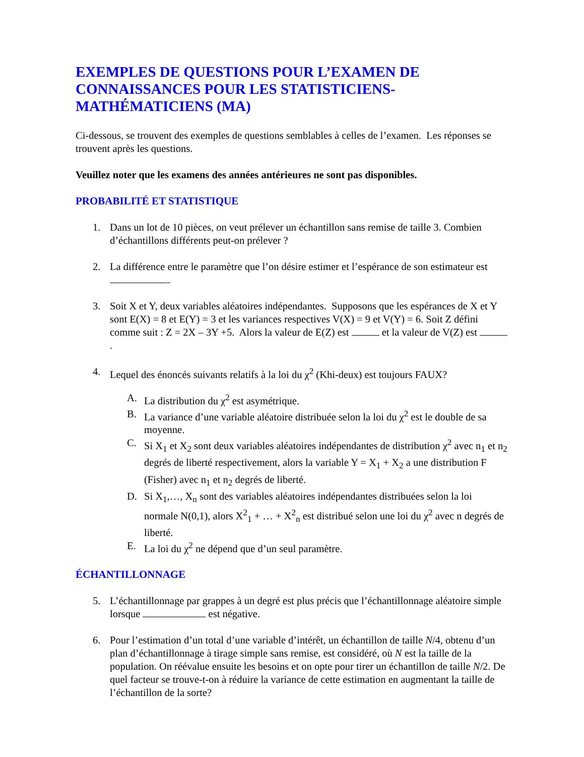EXEMPLES DE QUESTIONS POUR L’EXAMEN DE CONNAISSANCES POUR LES STATISTICIENS-MATHÉMATICIENS (MA)
Ci-dessous, se trouvent des exemples de questions semblables à celles de l’examen. Les réponses se trouvent après les questions.
Veuillez noter que les examens des années antérieures ne sont pas disponibles.
PROBABILITÉ ET STATISTIQUE
1. Dans un lot de 10 pièces, on veut prélever un échantillon sans remise de taille 3. Combien d’échantillons différents peut-on prélever ?
2. La différence entre le paramètre que l’on désire estimer et l’espérance de son estimateur est .
3. Soit X et Y, deux variables aléatoires indépendantes. Supposons que les espérances de X et Y sont E(X) = 8 et E(Y) = 3 et les variances respectives V(X) = 9 et V(Y) = 6. Soit Z défini comme suit : Z = 2X – 3Y +5. Alors la valeur de E(Z) est et la valeur de V(Z) est .
4. Lequel des énoncés suivants relatifs à la loi du χ<sup>2</sup> (Khi-deux) est toujours FAUX?
A. La distribution du χ<sup>2</sup> est asymétrique.
B. La variance d’une variable aléatoire distribuée selon la loi du χ<sup>2</sup> est le double de sa moyenne.
C. Si X<sub>1</sub> et X<sub>2</sub> sont deux variables aléatoires indépendantes de distribution χ<sup>2</sup> avec n<sub>1</sub> et n<sub>2</sub> degrés de liberté respectivement, alors la variable Y = X<sub>1</sub> + X<sub>2</sub> a une distribution F (Fisher) avec n<sub>1</sub> et n<sub>2</sub> degrés de liberté.
D. Si X<sub>1</sub>,…, X<sub>n</sub> sont des variables aléatoires indépendantes distribuées selon la loi normale N(0,1), alors X<sup>2</sup><sub>1</sub> + … + X<sup>2</sup><sub>n</sub> est distribué selon une loi du χ<sup>2</sup> avec n degrés de liberté.
E. La loi du χ<sup>2</sup> ne dépend que d’un seul paramètre.
ÉCHANTILLONNAGE
5. L’échantillonnage par grappes à un degré est plus précis que l’échantillonnage aléatoire simple lorsque est négative.
6. Pour l’estimation d’un total d’une variable d’intérêt, un échantillon de taille N/4, obtenu d’un plan d’échantillonnage à tirage simple sans remise, est considéré, où N est la taille de la population. On réévalue ensuite les besoins et on opte pour tirer un échantillon de taille N/2. De quel facteur se trouve-t-on à réduire la variance de cette estimation en augmentant la taille de l’échantillon de la sorte?